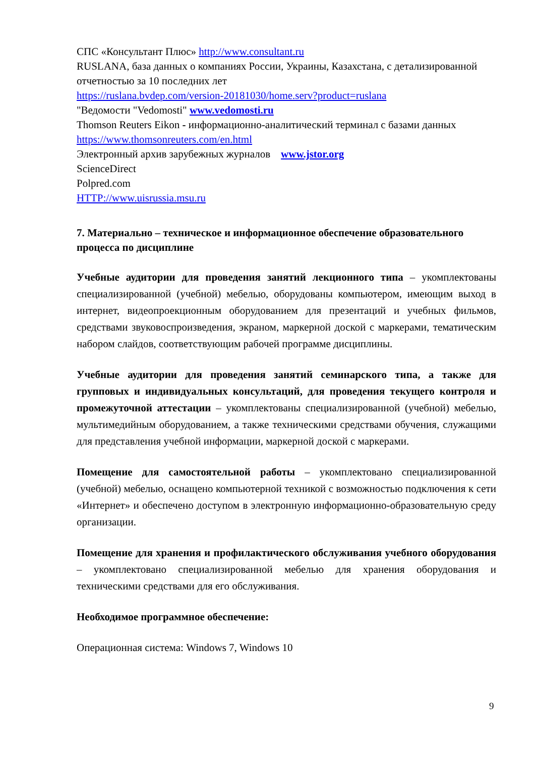СПС «Консультант Плюс» http://www.consultant.ru
RUSLANA, база данных о компаниях России, Украины, Казахстана, с детализированной отчетностью за 10 последних лет
https://ruslana.bvdep.com/version-20181030/home.serv?product=ruslana
"Ведомости "Vedomosti" www.vedomosti.ru
Thomson Reuters Eikon - информационно-аналитический терминал с базами данных https://www.thomsonreuters.com/en.html
Электронный архив зарубежных журналов www.jstor.org
ScienceDirect
Polpred.com
HTTP://www.uisrussia.msu.ru
7. Материально – техническое и информационное обеспечение образовательного процесса по дисциплине
Учебные аудитории для проведения занятий лекционного типа – укомплектованы специализированной (учебной) мебелью, оборудованы компьютером, имеющим выход в интернет, видеопроекционным оборудованием для презентаций и учебных фильмов, средствами звуковоспроизведения, экраном, маркерной доской с маркерами, тематическим набором слайдов, соответствующим рабочей программе дисциплины.
Учебные аудитории для проведения занятий семинарского типа, а также для групповых и индивидуальных консультаций, для проведения текущего контроля и промежуточной аттестации – укомплектованы специализированной (учебной) мебелью, мультимедийным оборудованием, а также техническими средствами обучения, служащими для представления учебной информации, маркерной доской с маркерами.
Помещение для самостоятельной работы – укомплектовано специализированной (учебной) мебелью, оснащено компьютерной техникой с возможностью подключения к сети «Интернет» и обеспечено доступом в электронную информационно-образовательную среду организации.
Помещение для хранения и профилактического обслуживания учебного оборудования – укомплектовано специализированной мебелью для хранения оборудования и техническими средствами для его обслуживания.
Необходимое программное обеспечение:
Операционная система: Windows 7, Windows 10
9